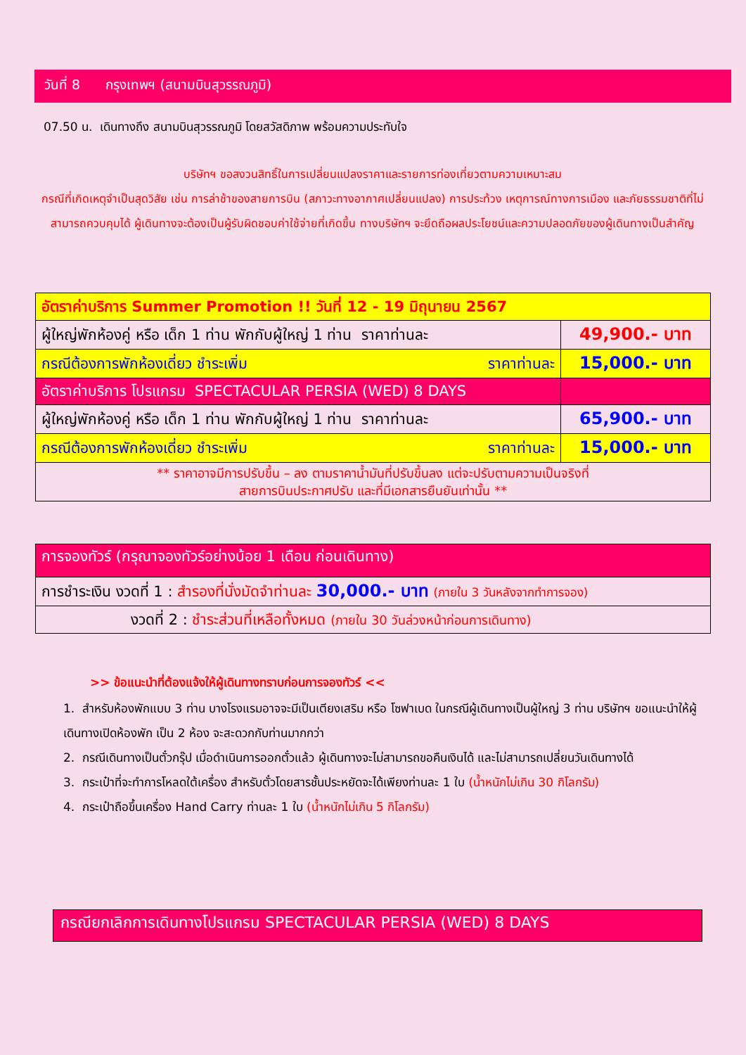วันที่ 8 กรุงเทพฯ (สนามบินสุวรรณภูมิ)
07.50 น. เดินทางถึง สนามบินสุวรรณภูมิ โดยสวัสดิภาพ พร้อมความประทับใจ
บริษัทฯ ขอสงวนสิทธิ์ในการเปลี่ยนแปลงราคาและรายการท่องเที่ยวตามความเหมาะสม
กรณีที่เกิดเหตุจำเป็นสุดวิสัย เช่น การล่าช้าของสายการบิน (สภาวะทางอากาศเปลี่ยนแปลง) การประท้วง เหตุการณ์ทางการเมือง และภัยธรรมชาติที่ไม่สามารถควบคุมได้ ผู้เดินทางจะต้องเป็นผู้รับผิดชอบค่าใช้จ่ายที่เกิดขึ้น ทางบริษัทฯ จะยึดถือผลประโยชน์และความปลอดภัยของผู้เดินทางเป็นสำคัญ
| อัตราค่าบริการ Summer Promotion !! วันที่ 12 - 19 มิถุนายน 2567 | |
| ผู้ใหญ่พักห้องคู่ หรือ เด็ก 1 ท่าน พักกับผู้ใหญ่ 1 ท่าน ราคาท่านละ | 49,900.- บาท |
| กรณีต้องการพักห้องเดี่ยว ชำระเพิ่ม ราคาท่านละ | 15,000.- บาท |
| อัตราค่าบริการ โปรแกรม SPECTACULAR PERSIA (WED) 8 DAYS | |
| ผู้ใหญ่พักห้องคู่ หรือ เด็ก 1 ท่าน พักกับผู้ใหญ่ 1 ท่าน ราคาท่านละ | 65,900.- บาท |
| กรณีต้องการพักห้องเดี่ยว ชำระเพิ่ม ราคาท่านละ | 15,000.- บาท |
| ** ราคาอาจมีการปรับขึ้น – ลง ตามราคาน้ำมันที่ปรับขึ้นลง แต่จะปรับตามความเป็นจริงที่ สายการบินประกาศปรับ และที่มีเอกสารยืนยันเท่านั้น ** | |
| การจองทัวร์ (กรุณาจองทัวร์อย่างน้อย 1 เดือน ก่อนเดินทาง) |
| การชำระเงิน งวดที่ 1 : สำรองที่นั่งมัดจำท่านละ 30,000.- บาท (ภายใน 3 วันหลังจากทำการจอง) |
| งวดที่ 2 : ชำระส่วนที่เหลือทั้งหมด (ภายใน 30 วันล่วงหน้าก่อนการเดินทาง) |
>> ข้อแนะนำที่ต้องแจ้งให้ผู้เดินทางทราบก่อนการจองทัวร์ <<
1. สำหรับห้องพักแบบ 3 ท่าน บางโรงแรมอาจจะมีเป็นเตียงเสริม หรือ โซฟาเบด ในกรณีผู้เดินทางเป็นผู้ใหญ่ 3 ท่าน บริษัทฯ ขอแนะนำให้ผู้เดินทางเปิดห้องพัก เป็น 2 ห้อง จะสะดวกกับท่านมากกว่า
2. กรณีเดินทางเป็นตั๋วกรุ๊ป เมื่อดำเนินการออกตั๋วแล้ว ผู้เดินทางจะไม่สามารถขอคืนเงินได้ และไม่สามารถเปลี่ยนวันเดินทางได้
3. กระเป๋าที่จะทำการโหลดใต้เครื่อง สำหรับตั๋วโดยสารชั้นประหยัดจะได้เพียงท่านละ 1 ใบ (น้ำหนักไม่เกิน 30 กิโลกรัม)
4. กระเป๋าถือขึ้นเครื่อง Hand Carry ท่านละ 1 ใบ (น้ำหนักไม่เกิน 5 กิโลกรัม)
กรณียกเลิกการเดินทางโปรแกรม SPECTACULAR PERSIA (WED) 8 DAYS